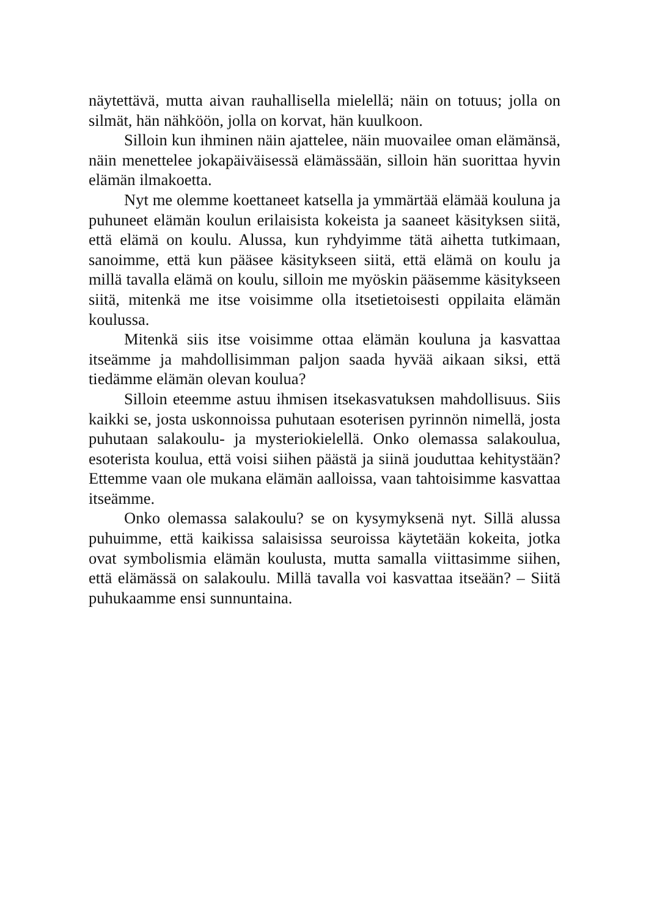näytettävä, mutta aivan rauhallisella mielellä; näin on totuus; jolla on silmät, hän nähköön, jolla on korvat, hän kuulkoon.
Silloin kun ihminen näin ajattelee, näin muovailee oman elämänsä, näin menettelee jokapäiväisessä elämässään, silloin hän suorittaa hyvin elämän ilmakoetta.
Nyt me olemme koettaneet katsella ja ymmärtää elämää kouluna ja puhuneet elämän koulun erilaisista kokeista ja saaneet käsityksen siitä, että elämä on koulu. Alussa, kun ryhdyimme tätä aihetta tutkimaan, sanoimme, että kun pääsee käsitykseen siitä, että elämä on koulu ja millä tavalla elämä on koulu, silloin me myöskin pääsemme käsitykseen siitä, mitenkä me itse voisimme olla itsetietoisesti oppilaita elämän koulussa.
Mitenkä siis itse voisimme ottaa elämän kouluna ja kasvattaa itseämme ja mahdollisimman paljon saada hyvää aikaan siksi, että tiedämme elämän olevan koulua?
Silloin eteemme astuu ihmisen itsekasvatuksen mahdollisuus. Siis kaikki se, josta uskonnoissa puhutaan esoterisen pyrinnön nimellä, josta puhutaan salakoulu- ja mysteriokielellä. Onko olemassa salakoulua, esoterista koulua, että voisi siihen päästä ja siinä jouduttaa kehitystään? Ettemme vaan ole mukana elämän aalloissa, vaan tahtoisimme kasvattaa itseämme.
Onko olemassa salakoulu? se on kysymyksenä nyt. Sillä alussa puhuimme, että kaikissa salaisissa seuroissa käytetään kokeita, jotka ovat symbolismia elämän koulusta, mutta samalla viittasimme siihen, että elämässä on salakoulu. Millä tavalla voi kasvattaa itseään? – Siitä puhukaamme ensi sunnuntaina.